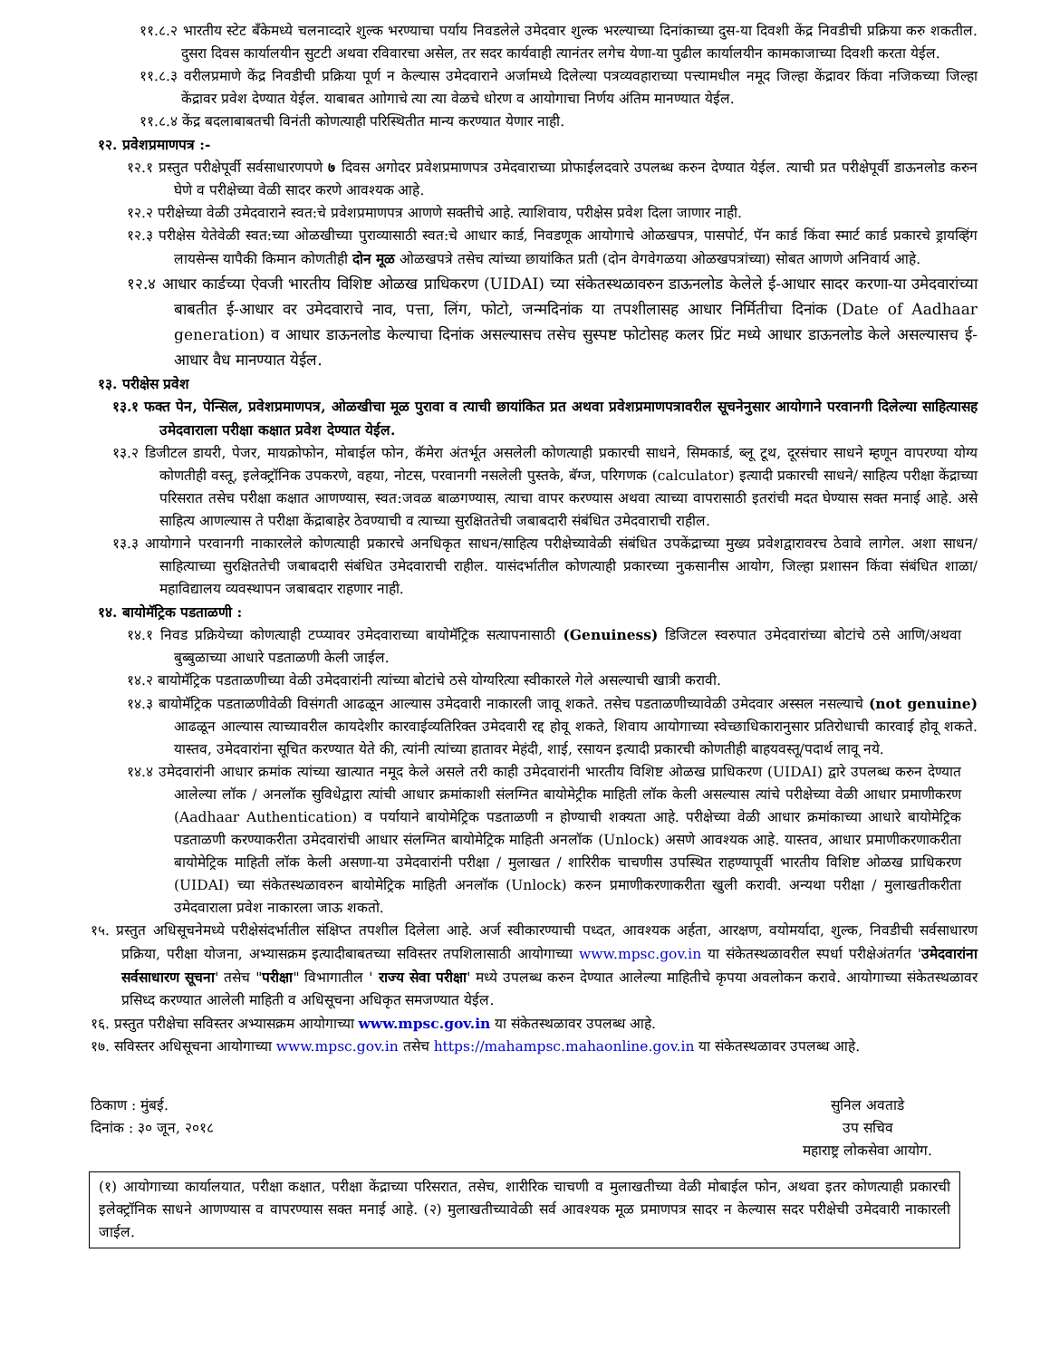११.८.२ भारतीय स्टेट बँकेमध्ये चलनाव्दारे शुल्क भरण्याचा पर्याय निवडलेले उमेदवार शुल्क भरल्याच्या दिनांकाच्या दुस-या दिवशी केंद्र निवडीची प्रक्रिया करु शकतील. दुसरा दिवस कार्यालयीन सुटटी अथवा रविवारचा असेल, तर सदर कार्यवाही त्यानंतर लगेच येणा-या पुढील कार्यालयीन कामकाजाच्या दिवशी करता येईल.
११.८.३ वरीलप्रमाणे केंद्र निवडीची प्रक्रिया पूर्ण न केल्यास उमेदवाराने अर्जामध्ये दिलेल्या पत्रव्यवहाराच्या पत्त्यामधील नमूद जिल्हा केंद्रावर किंवा नजिकच्या जिल्हा केंद्रावर प्रवेश देण्यात येईल. याबाबत आोगाचे त्या त्या वेळचे धोरण व आयोगाचा निर्णय अंतिम मानण्यात येईल.
११.८.४ केंद्र बदलाबाबतची विनंती कोणत्याही परिस्थितीत मान्य करण्यात येणार नाही.
१२. प्रवेशप्रमाणपत्र :-
१२.१ प्रस्तुत परीक्षेपूर्वी सर्वसाधारणपणे ७ दिवस अगोदर प्रवेशप्रमाणपत्र उमेदवाराच्या प्रोफाईलदवारे उपलब्ध करुन देण्यात येईल. त्याची प्रत परीक्षेपूर्वी डाऊनलोड करुन घेणे व परीक्षेच्या वेळी सादर करणे आवश्यक आहे.
१२.२ परीक्षेच्या वेळी उमेदवाराने स्वत:चे प्रवेशप्रमाणपत्र आणणे सक्तीचे आहे. त्याशिवाय, परीक्षेस प्रवेश दिला जाणार नाही.
१२.३ परीक्षेस येतेवेळी स्वत:च्या ओळखीच्या पुराव्यासाठी स्वत:चे आधार कार्ड, निवडणूक आयोगाचे ओळखपत्र, पासपोर्ट, पॅन कार्ड किंवा स्मार्ट कार्ड प्रकारचे ड्रायव्हिंग लायसेन्स यापैकी किमान कोणतीही दोन मूळ ओळखपत्रे तसेच त्यांच्या छायांकित प्रती (दोन वेगवेगळया ओळखपत्रांच्या) सोबत आणणे अनिवार्य आहे.
१२.४ आधार कार्डच्या ऐवजी भारतीय विशिष्ट ओळख प्राधिकरण (UIDAI) च्या संकेतस्थळावरुन डाऊनलोड केलेले ई-आधार सादर करणा-या उमेदवारांच्या बाबतीत ई-आधार वर उमेदवाराचे नाव, पत्ता, लिंग, फोटो, जन्मदिनांक या तपशीलासह आधार निर्मितीचा दिनांक (Date of Aadhaar generation) व आधार डाऊनलोड केल्याचा दिनांक असल्यासच तसेच सुस्पष्ट फोटोसह कलर प्रिंट मध्ये आधार डाऊनलोड केले असल्यासच ई-आधार वैध मानण्यात येईल.
१३. परीक्षेस प्रवेश
१३.१ फक्त पेन, पेन्सिल, प्रवेशप्रमाणपत्र, ओळखीचा मूळ पुरावा व त्याची छायांकित प्रत अथवा प्रवेशप्रमाणपत्रावरील सूचनेनुसार आयोगाने परवानगी दिलेल्या साहित्यासह उमेदवाराला परीक्षा कक्षात प्रवेश देण्यात येईल.
१३.२ डिजीटल डायरी, पेजर, मायक्रोफोन, मोबाईल फोन, कॅमेरा अंतर्भूत असलेली कोणत्याही प्रकारची साधने, सिमकार्ड, ब्लू टूथ, दूरसंचार साधने म्हणून वापरण्या योग्य कोणतीही वस्तू, इलेक्ट्रॉनिक उपकरणे, वहया, नोटस, परवानगी नसलेली पुस्तके, बॅग्ज, परिगणक (calculator) इत्यादी प्रकारची साधने/ साहित्य परीक्षा केंद्राच्या परिसरात तसेच परीक्षा कक्षात आणण्यास, स्वत:जवळ बाळगण्यास, त्याचा वापर करण्यास अथवा त्याच्या वापरासाठी इतरांची मदत घेण्यास सक्त मनाई आहे. असे साहित्य आणल्यास ते परीक्षा केंद्राबाहेर ठेवण्याची व त्याच्या सुरक्षिततेची जबाबदारी संबंधित उमेदवाराची राहील.
१३.३ आयोगाने परवानगी नाकारलेले कोणत्याही प्रकारचे अनधिकृत साधन/साहित्य परीक्षेच्यावेळी संबंधित उपकेंद्राच्या मुख्य प्रवेशद्वारावरच ठेवावे लागेल. अशा साधन/साहित्याच्या सुरक्षिततेची जबाबदारी संबंधित उमेदवाराची राहील. यासंदर्भातील कोणत्याही प्रकारच्या नुकसानीस आयोग, जिल्हा प्रशासन किंवा संबंधित शाळा/महाविद्यालय व्यवस्थापन जबाबदार राहणार नाही.
१४. बायोमॅट्रिक पडताळणी :
१४.१ निवड प्रक्रियेच्या कोणत्याही टप्प्यावर उमेदवाराच्या बायोमॅट्रिक सत्यापनासाठी (Genuiness) डिजिटल स्वरुपात उमेदवारांच्या बोटांचे ठसे आणि/अथवा बुब्बुळाच्या आधारे पडताळणी केली जाईल.
१४.२ बायोमॅट्रिक पडताळणीच्या वेळी उमेदवारांनी त्यांच्या बोटांचे ठसे योग्यरित्या स्वीकारले गेले असल्याची खात्री करावी.
१४.३ बायोमॅट्रिक पडताळणीवेळी विसंगती आढळून आल्यास उमेदवारी नाकारली जावू शकते. तसेच पडताळणीच्यावेळी उमेदवार अस्सल नसल्याचे (not genuine) आढळून आल्यास त्याच्यावरील कायदेशीर कारवाईव्यतिरिक्त उमेदवारी रद्द होवू शकते, शिवाय आयोगाच्या स्वेच्छाधिकारानुसार प्रतिरोधाची कारवाई होवू शकते. यास्तव, उमेदवारांना सूचित करण्यात येते की, त्यांनी त्यांच्या हातावर मेहंदी, शाई, रसायन इत्यादी प्रकारची कोणतीही बाहयवस्तू/पदार्थ लावू नये.
१४.४ उमेदवारांनी आधार क्रमांक त्यांच्या खात्यात नमूद केले असले तरी काही उमेदवारांनी भारतीय विशिष्ट ओळख प्राधिकरण (UIDAI) द्वारे उपलब्ध करुन देण्यात आलेल्या लॉक / अनलॉक सुविधेद्वारा त्यांची आधार क्रमांकाशी संलग्नित बायोमेट्रीक माहिती लॉक केली असल्यास त्यांचे परीक्षेच्या वेळी आधार प्रमाणीकरण (Aadhaar Authentication) व पर्यायाने बायोमेट्रिक पडताळणी न होण्याची शक्यता आहे. परीक्षेच्या वेळी आधार क्रमांकाच्या आधारे बायोमेट्रिक पडताळणी करण्याकरीता उमेदवारांची आधार संलग्नित बायोमेट्रिक माहिती अनलॉक (Unlock) असणे आवश्यक आहे. यास्तव, आधार प्रमाणीकरणाकरीता बायोमेट्रिक माहिती लॉक केली असणा-या उमेदवारांनी परीक्षा / मुलाखत / शारिरीक चाचणीस उपस्थित राहण्यापूर्वी भारतीय विशिष्ट ओळख प्राधिकरण (UIDAI) च्या संकेतस्थळावरुन बायोमेट्रिक माहिती अनलॉक (Unlock) करुन प्रमाणीकरणाकरीता खुली करावी. अन्यथा परीक्षा / मुलाखतीकरीता उमेदवाराला प्रवेश नाकारला जाऊ शकतो.
१५. प्रस्तुत अधिसूचनेमध्ये परीक्षेसंदर्भातील संक्षिप्त तपशील दिलेला आहे. अर्ज स्वीकारण्याची पध्दत, आवश्यक अर्हता, आरक्षण, वयोमर्यादा, शुल्क, निवडीची सर्वसाधारण प्रक्रिया, परीक्षा योजना, अभ्यासक्रम इत्यादीबाबतच्या सविस्तर तपशिलासाठी आयोगाच्या www.mpsc.gov.in या संकेतस्थळावरील स्पर्धा परीक्षेअंतर्गत 'उमेदवारांना सर्वसाधारण सूचना' तसेच "परीक्षा" विभागातील ' राज्य सेवा परीक्षा' मध्ये उपलब्ध करुन देण्यात आलेल्या माहितीचे कृपया अवलोकन करावे. आयोगाच्या संकेतस्थळावर प्रसिध्द करण्यात आलेली माहिती व अधिसूचना अधिकृत समजण्यात येईल.
१६. प्रस्तुत परीक्षेचा सविस्तर अभ्यासक्रम आयोगाच्या www.mpsc.gov.in या संकेतस्थळावर उपलब्ध आहे.
१७. सविस्तर अधिसूचना आयोगाच्या www.mpsc.gov.in तसेच https://mahampsc.mahaonline.gov.in या संकेतस्थळावर उपलब्ध आहे.
ठिकाण : मुंबई.
दिनांक : ३० जून, २०१८
सुनिल अवताडे
उप सचिव
महाराष्ट्र लोकसेवा आयोग.
(१) आयोगाच्या कार्यालयात, परीक्षा कक्षात, परीक्षा केंद्राच्या परिसरात, तसेच, शारीरिक चाचणी व मुलाखतीच्या वेळी मोबाईल फोन, अथवा इतर कोणत्याही प्रकारची इलेक्ट्रॉनिक साधने आणण्यास व वापरण्यास सक्त मनाई आहे. (२) मुलाखतीच्यावेळी सर्व आवश्यक मूळ प्रमाणपत्र सादर न केल्यास सदर परीक्षेची उमेदवारी नाकारली जाईल.